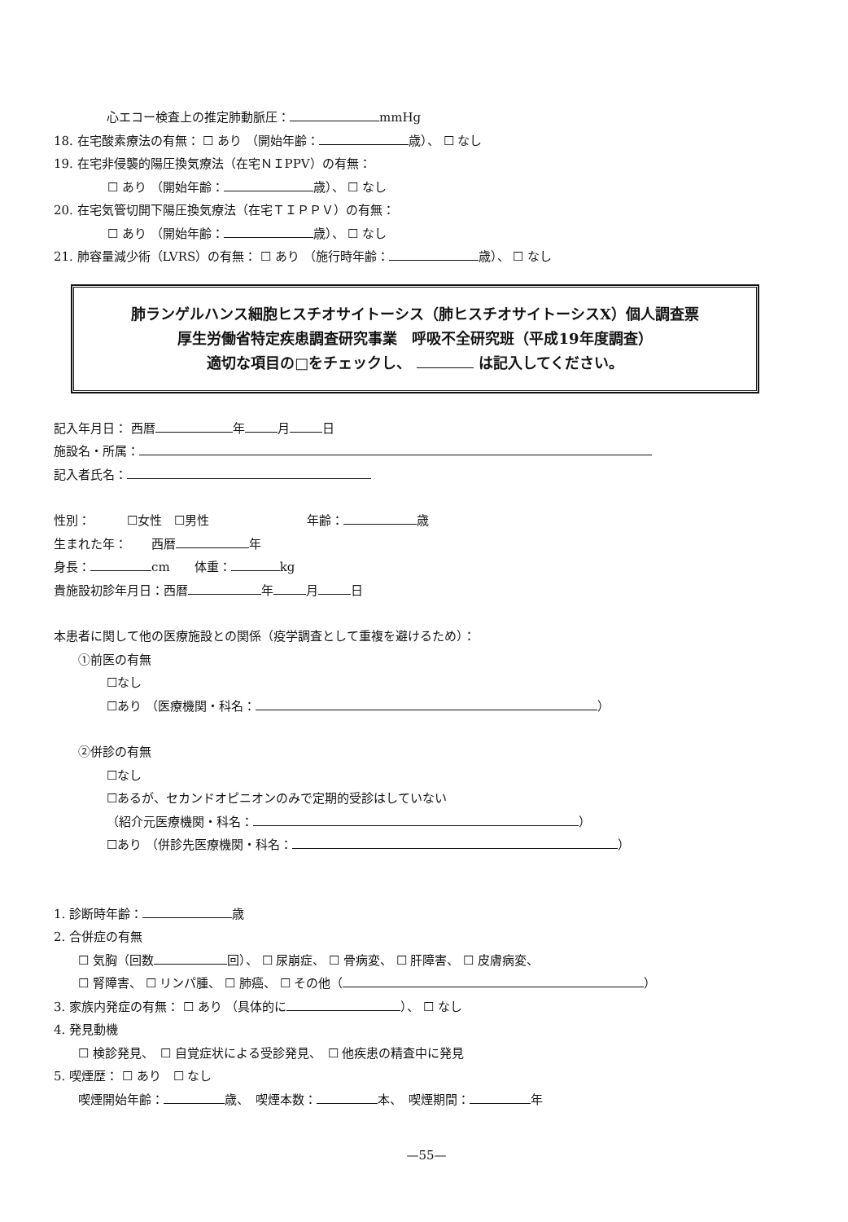心エコー検査上の推定肺動脈圧： mmHg
18. 在宅酸素療法の有無： ☐ あり （開始年齢： 歳）、 ☐ なし
19. 在宅非侵襲的陽圧換気療法（在宅ＮＩPPV）の有無：
☐ あり （開始年齢： 歳）、 ☐ なし
20. 在宅気管切開下陽圧換気療法（在宅ＴＩＰＰＶ）の有無：
☐ あり （開始年齢： 歳）、 ☐ なし
21. 肺容量減少術（LVRS）の有無： ☐ あり （施行時年齢： 歳）、 ☐ なし
肺ランゲルハンス細胞ヒスチオサイトーシス（肺ヒスチオサイトーシスX）個人調査票
厚生労働省特定疾患調査研究事業　呼吸不全研究班（平成19年度調査）
適切な項目の□をチェックし、 は記入してください。
記入年月日： 西暦 年 月 日
施設名・所属：
記入者氏名：
性別：　　　☐女性　☐男性　　　　　　　　年齢： 歳
生まれた年：　　西暦 年
身長： cm　　体重： kg
貴施設初診年月日：西暦 年 月 日
本患者に関して他の医療施設との関係（疫学調査として重複を避けるため）：
①前医の有無
☐なし
☐あり （医療機関・科名： ）
②併診の有無
☐なし
☐あるが、セカンドオピニオンのみで定期的受診はしていない
（紹介元医療機関・科名： ）
☐あり （併診先医療機関・科名： ）
1. 診断時年齢： 歳
2. 合併症の有無
☐ 気胸（回数 回）、 ☐ 尿崩症、 ☐ 骨病変、 ☐ 肝障害、 ☐ 皮膚病変、
☐ 腎障害、 ☐ リンパ腫、 ☐ 肺癌、 ☐ その他（ ）
3. 家族内発症の有無： ☐ あり （具体的に ）、 ☐ なし
4. 発見動機
☐ 検診発見、　☐ 自覚症状による受診発見、　☐ 他疾患の精査中に発見
5. 喫煙歴： ☐ あり　☐ なし
喫煙開始年齢： 歳、　喫煙本数： 本、　喫煙期間： 年
—55—